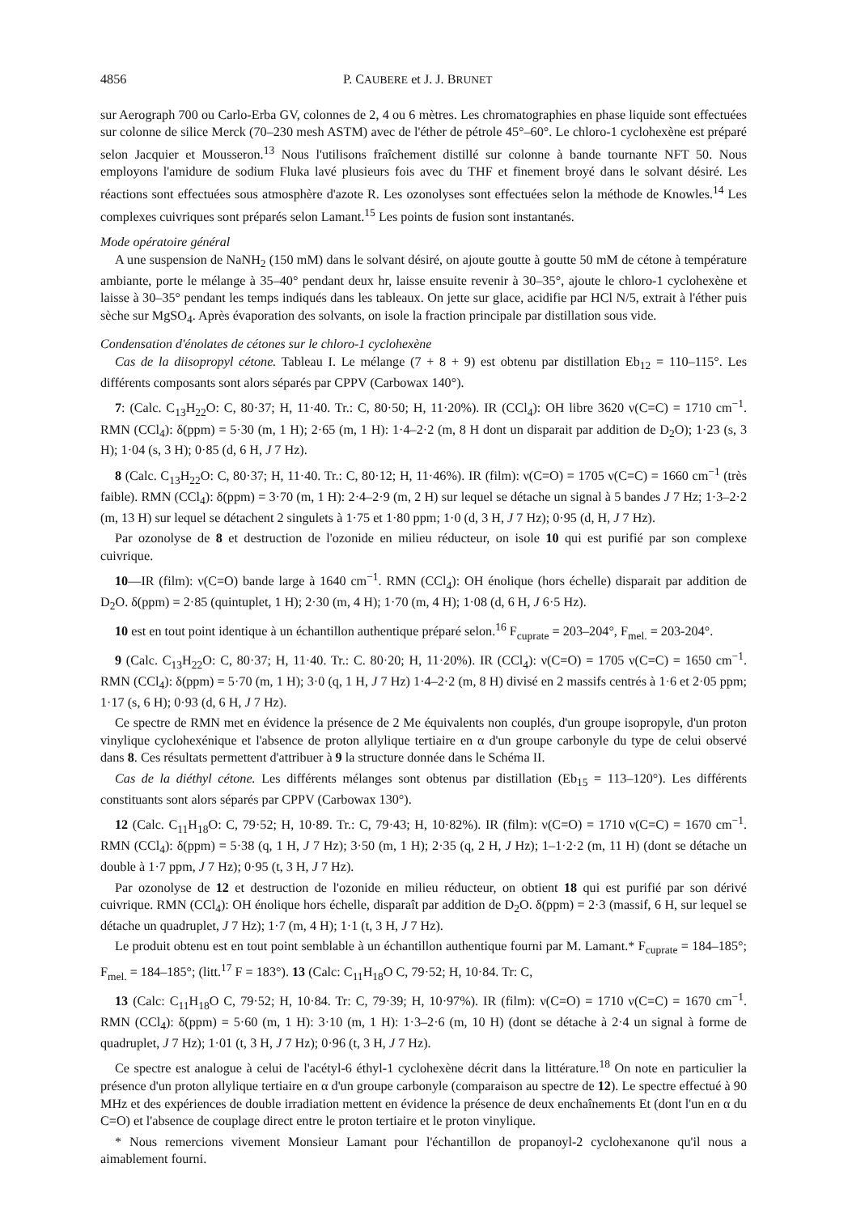4856 P. CAUBERE et J. J. BRUNET
sur Aerograph 700 ou Carlo-Erba GV, colonnes de 2, 4 ou 6 mètres. Les chromatographies en phase liquide sont effectuées sur colonne de silice Merck (70–230 mesh ASTM) avec de l'éther de pétrole 45°–60°. Le chloro-1 cyclohexène est préparé selon Jacquier et Mousseron.<sup>13</sup> Nous l'utilisons fraîchement distillé sur colonne à bande tournante NFT 50. Nous employons l'amidure de sodium Fluka lavé plusieurs fois avec du THF et finement broyé dans le solvant désiré. Les réactions sont effectuées sous atmosphère d'azote R. Les ozonolyses sont effectuées selon la méthode de Knowles.<sup>14</sup> Les complexes cuivriques sont préparés selon Lamant.<sup>15</sup> Les points de fusion sont instantanés.
Mode opératoire général
A une suspension de NaNH<sub>2</sub> (150 mM) dans le solvant désiré, on ajoute goutte à goutte 50 mM de cétone à température ambiante, porte le mélange à 35–40° pendant deux hr, laisse ensuite revenir à 30–35°, ajoute le chloro-1 cyclohexène et laisse à 30–35° pendant les temps indiqués dans les tableaux. On jette sur glace, acidifie par HCl N/5, extrait à l'éther puis sèche sur MgSO<sub>4</sub>. Après évaporation des solvants, on isole la fraction principale par distillation sous vide.
Condensation d'énolates de cétones sur le chloro-1 cyclohexène
Cas de la diisopropyl cétone. Tableau I. Le mélange (7 + 8 + 9) est obtenu par distillation Eb<sub>12</sub> = 110–115°. Les différents composants sont alors séparés par CPPV (Carbowax 140°).
7: (Calc. C<sub>13</sub>H<sub>22</sub>O: C, 80·37; H, 11·40. Tr.: C, 80·50; H, 11·20%). IR (CCl<sub>4</sub>): OH libre 3620 ν(C=C) = 1710 cm<sup>−1</sup>. RMN (CCl<sub>4</sub>): δ(ppm) = 5·30 (m, 1 H); 2·65 (m, 1 H): 1·4–2·2 (m, 8 H dont un disparait par addition de D<sub>2</sub>O); 1·23 (s, 3 H); 1·04 (s, 3 H); 0·85 (d, 6 H, J 7 Hz).
8 (Calc. C<sub>13</sub>H<sub>22</sub>O: C, 80·37; H, 11·40. Tr.: C, 80·12; H, 11·46%). IR (film): ν(C=O) = 1705 ν(C=C) = 1660 cm<sup>−1</sup> (très faible). RMN (CCl<sub>4</sub>): δ(ppm) = 3·70 (m, 1 H): 2·4–2·9 (m, 2 H) sur lequel se détache un signal à 5 bandes J 7 Hz; 1·3–2·2 (m, 13 H) sur lequel se détachent 2 singulets à 1·75 et 1·80 ppm; 1·0 (d, 3 H, J 7 Hz); 0·95 (d, H, J 7 Hz).
Par ozonolyse de 8 et destruction de l'ozonide en milieu réducteur, on isole 10 qui est purifié par son complexe cuivrique.
10—IR (film): ν(C=O) bande large à 1640 cm<sup>−1</sup>. RMN (CCl<sub>4</sub>): OH énolique (hors échelle) disparait par addition de D<sub>2</sub>O. δ(ppm) = 2·85 (quintuplet, 1 H); 2·30 (m, 4 H); 1·70 (m, 4 H); 1·08 (d, 6 H, J 6·5 Hz).
10 est en tout point identique à un échantillon authentique préparé selon.<sup>16</sup> F<sub>cuprate</sub> = 203–204°, F<sub>mel.</sub> = 203-204°.
9 (Calc. C<sub>13</sub>H<sub>22</sub>O: C, 80·37; H, 11·40. Tr.: C. 80·20; H, 11·20%). IR (CCl<sub>4</sub>): ν(C=O) = 1705 ν(C=C) = 1650 cm<sup>−1</sup>. RMN (CCl<sub>4</sub>): δ(ppm) = 5·70 (m, 1 H); 3·0 (q, 1 H, J 7 Hz) 1·4–2·2 (m, 8 H) divisé en 2 massifs centrés à 1·6 et 2·05 ppm; 1·17 (s, 6 H); 0·93 (d, 6 H, J 7 Hz).
Ce spectre de RMN met en évidence la présence de 2 Me équivalents non couplés, d'un groupe isopropyle, d'un proton vinylique cyclohexénique et l'absence de proton allylique tertiaire en α d'un groupe carbonyle du type de celui observé dans 8. Ces résultats permettent d'attribuer à 9 la structure donnée dans le Schéma II.
Cas de la diéthyl cétone. Les différents mélanges sont obtenus par distillation (Eb<sub>15</sub> = 113–120°). Les différents constituants sont alors séparés par CPPV (Carbowax 130°).
12 (Calc. C<sub>11</sub>H<sub>18</sub>O: C, 79·52; H, 10·89. Tr.: C, 79·43; H, 10·82%). IR (film): ν(C=O) = 1710 ν(C=C) = 1670 cm<sup>−1</sup>. RMN (CCl<sub>4</sub>): δ(ppm) = 5·38 (q, 1 H, J 7 Hz); 3·50 (m, 1 H); 2·35 (q, 2 H, J Hz); 1–1·2·2 (m, 11 H) (dont se détache un double à 1·7 ppm, J 7 Hz); 0·95 (t, 3 H, J 7 Hz).
Par ozonolyse de 12 et destruction de l'ozonide en milieu réducteur, on obtient 18 qui est purifié par son dérivé cuivrique. RMN (CCl<sub>4</sub>): OH énolique hors échelle, disparaît par addition de D<sub>2</sub>O. δ(ppm) = 2·3 (massif, 6 H, sur lequel se détache un quadruplet, J 7 Hz); 1·7 (m, 4 H); 1·1 (t, 3 H, J 7 Hz).
Le produit obtenu est en tout point semblable à un échantillon authentique fourni par M. Lamant.* F<sub>cuprate</sub> = 184–185°; F<sub>mel.</sub> = 184–185°; (litt.<sup>17</sup> F = 183°). 13 (Calc: C<sub>11</sub>H<sub>18</sub>O C, 79·52; H, 10·84. Tr: C,
13 (Calc: C<sub>11</sub>H<sub>18</sub>O C, 79·52; H, 10·84. Tr: C, 79·39; H, 10·97%). IR (film): ν(C=O) = 1710 ν(C=C) = 1670 cm<sup>−1</sup>. RMN (CCl<sub>4</sub>): δ(ppm) = 5·60 (m, 1 H): 3·10 (m, 1 H): 1·3–2·6 (m, 10 H) (dont se détache à 2·4 un signal à forme de quadruplet, J 7 Hz); 1·01 (t, 3 H, J 7 Hz); 0·96 (t, 3 H, J 7 Hz).
Ce spectre est analogue à celui de l'acétyl-6 éthyl-1 cyclohexène décrit dans la littérature.<sup>18</sup> On note en particulier la présence d'un proton allylique tertiaire en α d'un groupe carbonyle (comparaison au spectre de 12). Le spectre effectué à 90 MHz et des expériences de double irradiation mettent en évidence la présence de deux enchaînements Et (dont l'un en α du C=O) et l'absence de couplage direct entre le proton tertiaire et le proton vinylique.
* Nous remercions vivement Monsieur Lamant pour l'échantillon de propanoyl-2 cyclohexanone qu'il nous a aimablement fourni.